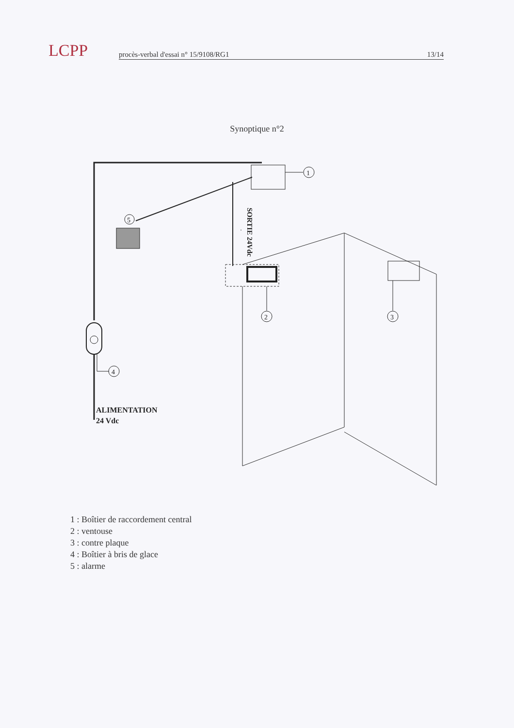LCPP
procès-verbal d'essai n° 15/9108/RG1 13/14
Synoptique n°2
1
5
SORTIE 24Vdc
2
3
4
ALIMENTATION
24 Vdc
1 : Boîtier de raccordement central
2 : ventouse
3 : contre plaque
4 : Boîtier à bris de glace
5 : alarme